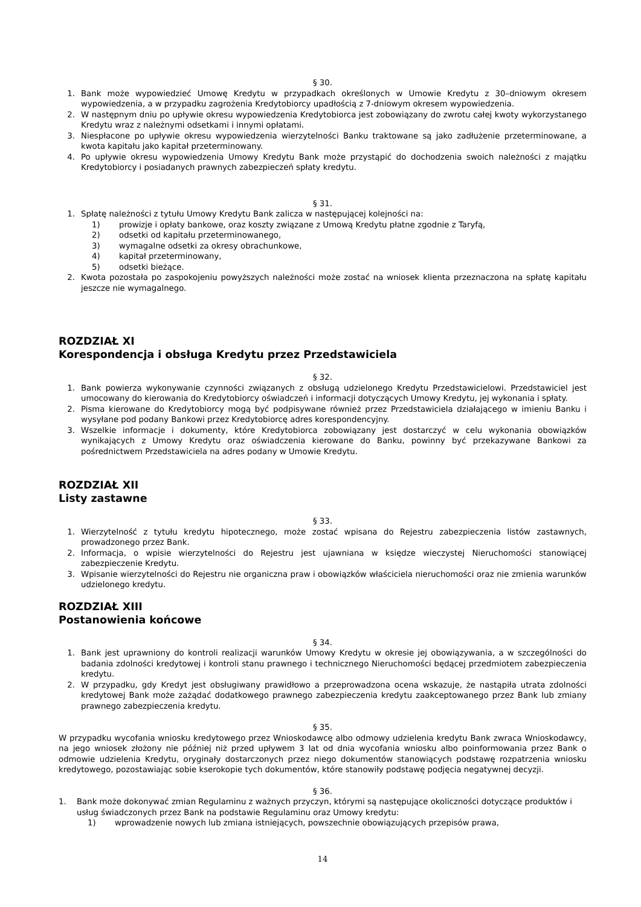§ 30.
1. Bank może wypowiedzieć Umowę Kredytu w przypadkach określonych w Umowie Kredytu z 30–dniowym okresem wypowiedzenia, a w przypadku zagrożenia Kredytobiorcy upadłością z 7-dniowym okresem wypowiedzenia.
2. W następnym dniu po upływie okresu wypowiedzenia Kredytobiorca jest zobowiązany do zwrotu całej kwoty wykorzystanego Kredytu wraz z należnymi odsetkami i innymi opłatami.
3. Niespłacone po upływie okresu wypowiedzenia wierzytelności Banku traktowane są jako zadłużenie przeterminowane, a kwota kapitału jako kapitał przeterminowany.
4. Po upływie okresu wypowiedzenia Umowy Kredytu Bank może przystąpić do dochodzenia swoich należności z majątku Kredytobiorcy i posiadanych prawnych zabezpieczeń spłaty kredytu.
§ 31.
1. Spłatę należności z tytułu Umowy Kredytu Bank zalicza w następującej kolejności na:
1) prowizje i opłaty bankowe, oraz koszty związane z Umową Kredytu płatne zgodnie z Taryfą,
2) odsetki od kapitału przeterminowanego,
3) wymagalne odsetki za okresy obrachunkowe,
4) kapitał przeterminowany,
5) odsetki bieżące.
2. Kwota pozostała po zaspokojeniu powyższych należności może zostać na wniosek klienta przeznaczona na spłatę kapitału jeszcze nie wymagalnego.
ROZDZIAŁ XI
Korespondencja i obsługa Kredytu przez Przedstawiciela
§ 32.
1. Bank powierza wykonywanie czynności związanych z obsługą udzielonego Kredytu Przedstawicielowi. Przedstawiciel jest umocowany do kierowania do Kredytobiorcy oświadczeń i informacji dotyczących Umowy Kredytu, jej wykonania i spłaty.
2. Pisma kierowane do Kredytobiorcy mogą być podpisywane również przez Przedstawiciela działającego w imieniu Banku i wysyłane pod podany Bankowi przez Kredytobiorcę adres korespondencyjny.
3. Wszelkie informacje i dokumenty, które Kredytobiorca zobowiązany jest dostarczyć w celu wykonania obowiązków wynikających z Umowy Kredytu oraz oświadczenia kierowane do Banku, powinny być przekazywane Bankowi za pośrednictwem Przedstawiciela na adres podany w Umowie Kredytu.
ROZDZIAŁ XII
Listy zastawne
§ 33.
1. Wierzytelność z tytułu kredytu hipotecznego, może zostać wpisana do Rejestru zabezpieczenia listów zastawnych, prowadzonego przez Bank.
2. Informacja, o wpisie wierzytelności do Rejestru jest ujawniana w księdze wieczystej Nieruchomości stanowiącej zabezpieczenie Kredytu.
3. Wpisanie wierzytelności do Rejestru nie organiczna praw i obowiązków właściciela nieruchomości oraz nie zmienia warunków udzielonego kredytu.
ROZDZIAŁ XIII
Postanowienia końcowe
§ 34.
1. Bank jest uprawniony do kontroli realizacji warunków Umowy Kredytu w okresie jej obowiązywania, a w szczególności do badania zdolności kredytowej i kontroli stanu prawnego i technicznego Nieruchomości będącej przedmiotem zabezpieczenia kredytu.
2. W przypadku, gdy Kredyt jest obsługiwany prawidłowo a przeprowadzona ocena wskazuje, że nastąpiła utrata zdolności kredytowej Bank może zażądać dodatkowego prawnego zabezpieczenia kredytu zaakceptowanego przez Bank lub zmiany prawnego zabezpieczenia kredytu.
§ 35.
W przypadku wycofania wniosku kredytowego przez Wnioskodawcę albo odmowy udzielenia kredytu Bank zwraca Wnioskodawcy, na jego wniosek złożony nie później niż przed upływem 3 lat od dnia wycofania wniosku albo poinformowania przez Bank o odmowie udzielenia Kredytu, oryginały dostarczonych przez niego dokumentów stanowiących podstawę rozpatrzenia wniosku kredytowego, pozostawiając sobie kserokopie tych dokumentów, które stanowiły podstawę podjęcia negatywnej decyzji.
§ 36.
1. Bank może dokonywać zmian Regulaminu z ważnych przyczyn, którymi są następujące okoliczności dotyczące produktów i usług świadczonych przez Bank na podstawie Regulaminu oraz Umowy kredytu:
1) wprowadzenie nowych lub zmiana istniejących, powszechnie obowiązujących przepisów prawa,
14